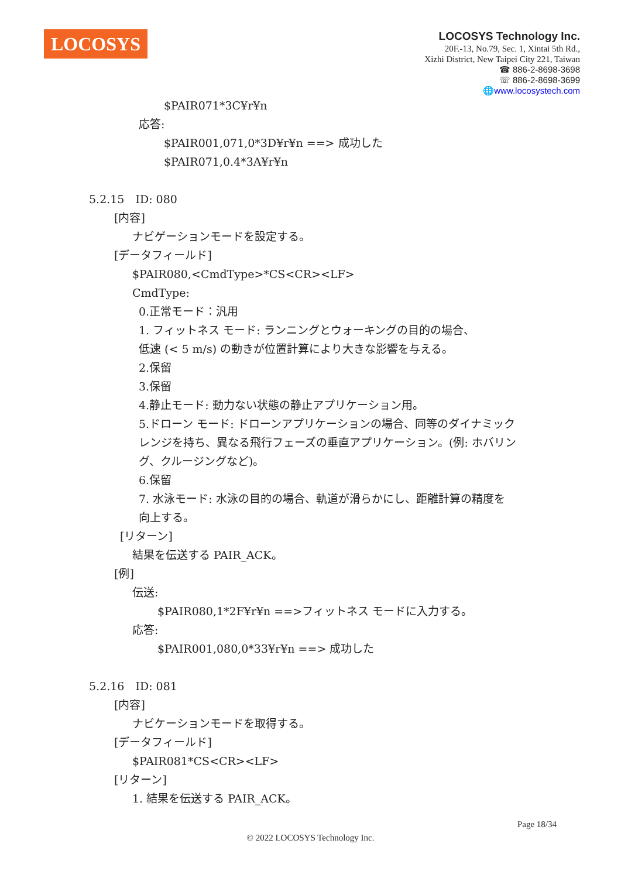LOCOSYS
LOCOSYS Technology Inc.
20F.-13, No.79, Sec. 1, Xintai 5th Rd.,
Xizhi District, New Taipei City 221, Taiwan
☎ 886-2-8698-3698
☏ 886-2-8698-3699
🌐www.locosystech.com
$PAIR071*3C¥r¥n
応答:
$PAIR001,071,0*3D¥r¥n ==> 成功した
$PAIR071,0.4*3A¥r¥n
5.2.15　ID: 080
[内容]
ナビゲーションモードを設定する。
[データフィールド]
$PAIR080,<CmdType>*CS<CR><LF>
CmdType:
0.正常モード：汎用
1. フィットネス モード: ランニングとウォーキングの目的の場合、
低速 (< 5 m/s) の動きが位置計算により大きな影響を与える。
2.保留
3.保留
4.静止モード: 動力ない状態の静止アプリケーション用。
5.ドローン モード: ドローンアプリケーションの場合、同等のダイナミック
レンジを持ち、異なる飛行フェーズの垂直アプリケーション。(例: ホバリン
グ、クルージングなど)。
6.保留
7. 水泳モード: 水泳の目的の場合、軌道が滑らかにし、距離計算の精度を
向上する。
[リターン]
結果を伝送する PAIR_ACK。
[例]
伝送:
$PAIR080,1*2F¥r¥n ==>フィットネス モードに入力する。
応答:
$PAIR001,080,0*33¥r¥n ==> 成功した
5.2.16　ID: 081
[内容]
ナビケーションモードを取得する。
[データフィールド]
$PAIR081*CS<CR><LF>
[リターン]
1. 結果を伝送する PAIR_ACK。
Page 18/34
© 2022 LOCOSYS Technology Inc.